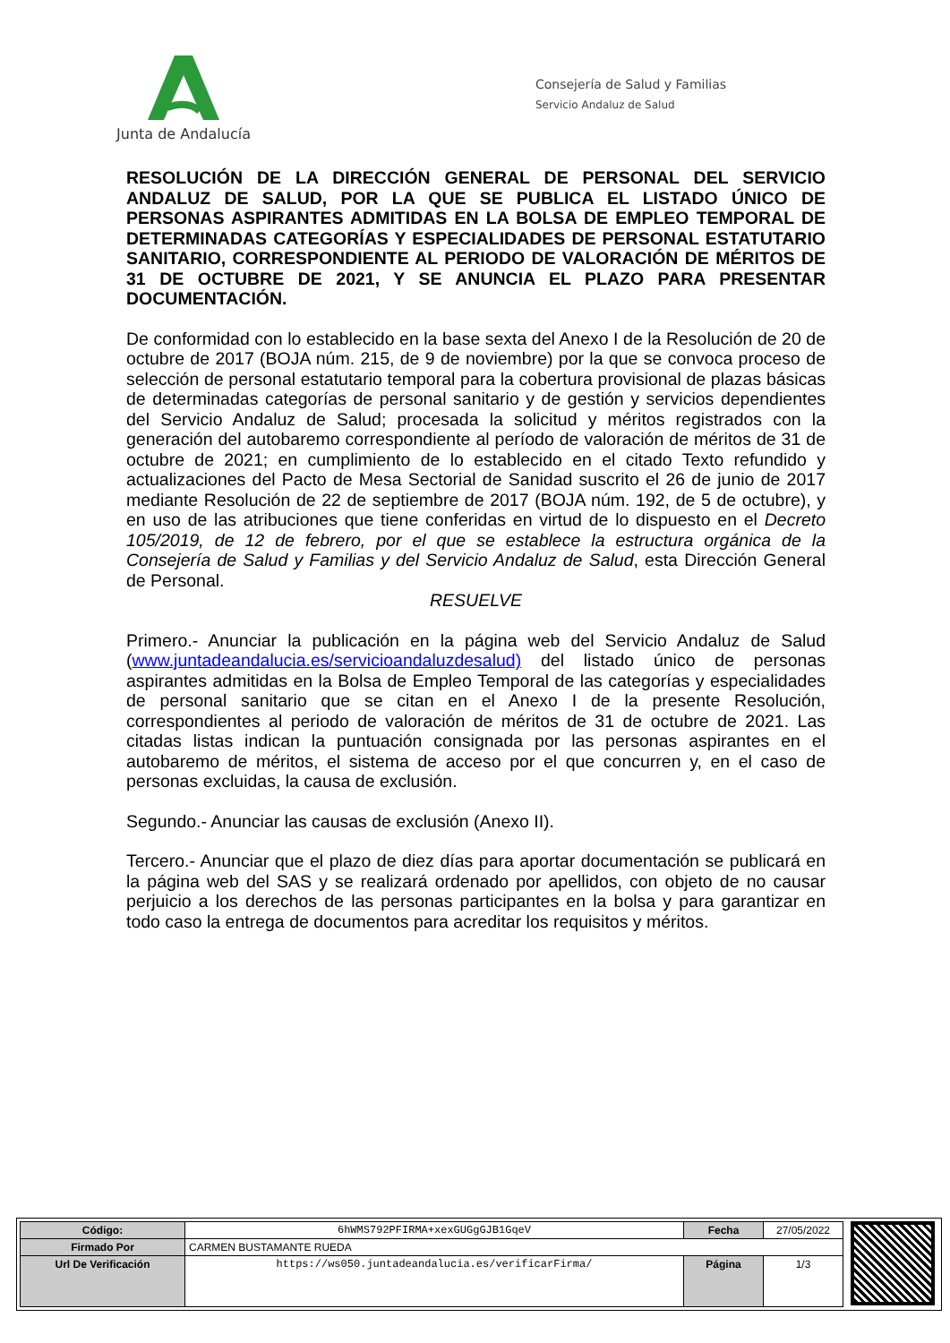Junta de Andalucía
Consejería de Salud y Familias
Servicio Andaluz de Salud
RESOLUCIÓN DE LA DIRECCIÓN GENERAL DE PERSONAL DEL SERVICIO ANDALUZ DE SALUD, POR LA QUE SE PUBLICA EL LISTADO ÚNICO DE PERSONAS ASPIRANTES ADMITIDAS EN LA BOLSA DE EMPLEO TEMPORAL DE DETERMINADAS CATEGORÍAS Y ESPECIALIDADES DE PERSONAL ESTATUTARIO SANITARIO, CORRESPONDIENTE AL PERIODO DE VALORACIÓN DE MÉRITOS DE 31 DE OCTUBRE DE 2021, Y SE ANUNCIA EL PLAZO PARA PRESENTAR DOCUMENTACIÓN.
De conformidad con lo establecido en la base sexta del Anexo I de la Resolución de 20 de octubre de 2017 (BOJA núm. 215, de 9 de noviembre) por la que se convoca proceso de selección de personal estatutario temporal para la cobertura provisional de plazas básicas de determinadas categorías de personal sanitario y de gestión y servicios dependientes del Servicio Andaluz de Salud; procesada la solicitud y méritos registrados con la generación del autobaremo correspondiente al período de valoración de méritos de 31 de octubre de 2021; en cumplimiento de lo establecido en el citado Texto refundido y actualizaciones del Pacto de Mesa Sectorial de Sanidad suscrito el 26 de junio de 2017 mediante Resolución de 22 de septiembre de 2017 (BOJA núm. 192, de 5 de octubre), y en uso de las atribuciones que tiene conferidas en virtud de lo dispuesto en el Decreto 105/2019, de 12 de febrero, por el que se establece la estructura orgánica de la Consejería de Salud y Familias y del Servicio Andaluz de Salud, esta Dirección General de Personal.
RESUELVE
Primero.- Anunciar la publicación en la página web del Servicio Andaluz de Salud (www.juntadeandalucia.es/servicioandaluzdesalud) del listado único de personas aspirantes admitidas en la Bolsa de Empleo Temporal de las categorías y especialidades de personal sanitario que se citan en el Anexo I de la presente Resolución, correspondientes al periodo de valoración de méritos de 31 de octubre de 2021. Las citadas listas indican la puntuación consignada por las personas aspirantes en el autobaremo de méritos, el sistema de acceso por el que concurren y, en el caso de personas excluidas, la causa de exclusión.
Segundo.- Anunciar las causas de exclusión (Anexo II).
Tercero.- Anunciar que el plazo de diez días para aportar documentación se publicará en la página web del SAS y se realizará ordenado por apellidos, con objeto de no causar perjuicio a los derechos de las personas participantes en la bolsa y para garantizar en todo caso la entrega de documentos para acreditar los requisitos y méritos.
| Código: | 6hWMS792PFIRMA+xexGUGgGJB1GqeV | Fecha | 27/05/2022 |
| Firmado Por | CARMEN BUSTAMANTE RUEDA | | |
| Url De Verificación | https://ws050.juntadeandalucia.es/verificarFirma/ | Página | 1/3 |